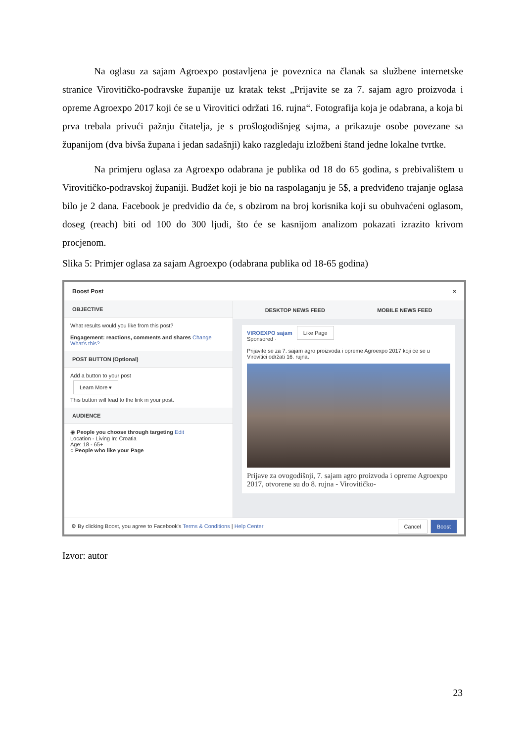Na oglasu za sajam Agroexpo postavljena je poveznica na članak sa službene internetske stranice Virovitičko-podravske županije uz kratak tekst „Prijavite se za 7. sajam agro proizvoda i opreme Agroexpo 2017 koji će se u Virovitici održati 16. rujna“. Fotografija koja je odabrana, a koja bi prva trebala privući pažnju čitatelja, je s prošlogodišnjeg sajma, a prikazuje osobe povezane sa županijom (dva bivša župana i jedan sadašnji) kako razgledaju izložbeni štand jedne lokalne tvrtke.
Na primjeru oglasa za Agroexpo odabrana je publika od 18 do 65 godina, s prebivalištem u Virovitičko-podravskoj županiji. Budžet koji je bio na raspolaganju je 5$, a predviđeno trajanje oglasa bilo je 2 dana. Facebook je predvidio da će, s obzirom na broj korisnika koji su obuhvaćeni oglasom, doseg (reach) biti od 100 do 300 ljudi, što će se kasnijom analizom pokazati izrazito krivom procjenom.
Slika 5: Primjer oglasa za sajam Agroexpo (odabrana publika od 18-65 godina)
Boost Post ×
OBJECTIVE
What results would you like from this post?
Engagement: reactions, comments and shares Change
What's this?
POST BUTTON (Optional)
Add a button to your post
Learn More ▾
This button will lead to the link in your post.
AUDIENCE
◉ People you choose through targeting Edit
Location - Living In: Croatia
Age: 18 - 65+
○ People who like your Page
DESKTOP NEWS FEED MOBILE NEWS FEED
VIROEXPO sajam Like Page
Sponsored ·
Prijavite se za 7. sajam agro proizvoda i opreme Agroexpo 2017 koji će se u Virovitici održati 16. rujna.
Prijave za ovogodišnji, 7. sajam agro proizvoda i opreme Agroexpo 2017, otvorene su do 8. rujna - Virovitičko-
⚙ By clicking Boost, you agree to Facebook's Terms & Conditions | Help Center Cancel Boost
Izvor: autor
23